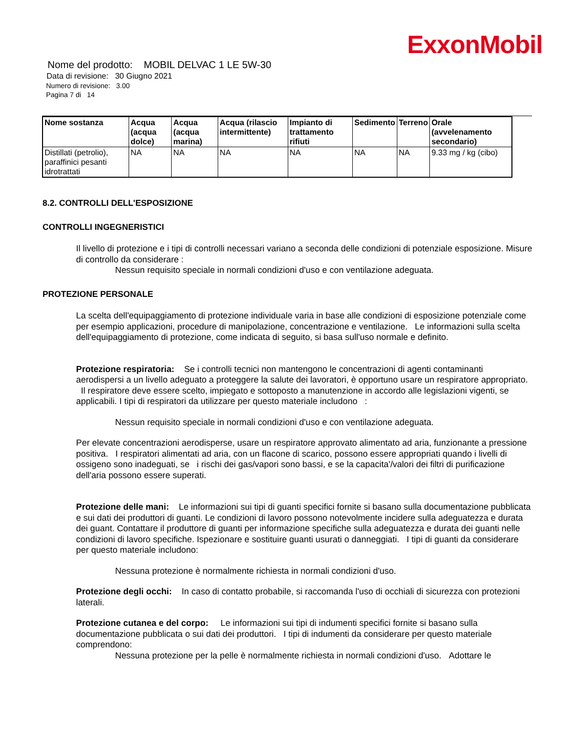ExxonMobil
Nome del prodotto: MOBIL DELVAC 1 LE 5W-30
Data di revisione: 30 Giugno 2021
Numero di revisione: 3.00
Pagina 7 di 14
| Nome sostanza | Acqua (acqua dolce) | Acqua (acqua marina) | Acqua (rilascio intermittente) | Impianto di trattamento rifiuti | Sedimento | Terreno | Orale (avvelenamento secondario) |
| --- | --- | --- | --- | --- | --- | --- | --- |
| Distillati (petrolio), paraffinici pesanti idrotrattati | NA | NA | NA | NA | NA | NA | 9.33 mg / kg (cibo) |
8.2. CONTROLLI DELL'ESPOSIZIONE
CONTROLLI INGEGNERISTICI
Il livello di protezione e i tipi di controlli necessari variano a seconda delle condizioni di potenziale esposizione. Misure di controllo da considerare :
Nessun requisito speciale in normali condizioni d'uso e con ventilazione adeguata.
PROTEZIONE PERSONALE
La scelta dell'equipaggiamento di protezione individuale varia in base alle condizioni di esposizione potenziale come per esempio applicazioni, procedure di manipolazione, concentrazione e ventilazione. Le informazioni sulla scelta dell'equipaggiamento di protezione, come indicata di seguito, si basa sull'uso normale e definito.
Protezione respiratoria: Se i controlli tecnici non mantengono le concentrazioni di agenti contaminanti aerodispersi a un livello adeguato a proteggere la salute dei lavoratori, è opportuno usare un respiratore appropriato. Il respiratore deve essere scelto, impiegato e sottoposto a manutenzione in accordo alle legislazioni vigenti, se applicabili. I tipi di respiratori da utilizzare per questo materiale includono :
Nessun requisito speciale in normali condizioni d'uso e con ventilazione adeguata.
Per elevate concentrazioni aerodisperse, usare un respiratore approvato alimentato ad aria, funzionante a pressione positiva. I respiratori alimentati ad aria, con un flacone di scarico, possono essere appropriati quando i livelli di ossigeno sono inadeguati, se i rischi dei gas/vapori sono bassi, e se la capacita'/valori dei filtri di purificazione dell'aria possono essere superati.
Protezione delle mani: Le informazioni sui tipi di guanti specifici fornite si basano sulla documentazione pubblicata e sui dati dei produttori di guanti. Le condizioni di lavoro possono notevolmente incidere sulla adeguatezza e durata dei guant. Contattare il produttore di guanti per informazione specifiche sulla adeguatezza e durata dei guanti nelle condizioni di lavoro specifiche. Ispezionare e sostituire guanti usurati o danneggiati. I tipi di guanti da considerare per questo materiale includono:
Nessuna protezione è normalmente richiesta in normali condizioni d'uso.
Protezione degli occhi: In caso di contatto probabile, si raccomanda l'uso di occhiali di sicurezza con protezioni laterali.
Protezione cutanea e del corpo: Le informazioni sui tipi di indumenti specifici fornite si basano sulla documentazione pubblicata o sui dati dei produttori. I tipi di indumenti da considerare per questo materiale comprendono:
Nessuna protezione per la pelle è normalmente richiesta in normali condizioni d'uso. Adottare le